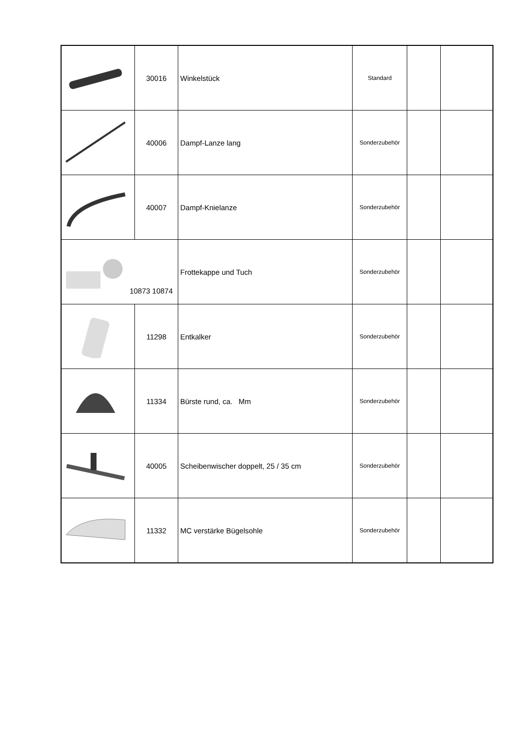| | 30016 | Winkelstück | Standard | | |
| | 40006 | Dampf-Lanze lang | Sonderzubehör | | |
| | 40007 | Dampf-Knielanze | Sonderzubehör | | |
| 10873 10874 | | Frottekappe und Tuch | Sonderzubehör | | |
| | 11298 | Entkalker | Sonderzubehör | | |
| | 11334 | Bürste rund, ca. Mm | Sonderzubehör | | |
| | 40005 | Scheibenwischer doppelt, 25 / 35 cm | Sonderzubehör | | |
| | 11332 | MC verstärke Bügelsohle | Sonderzubehör | | |